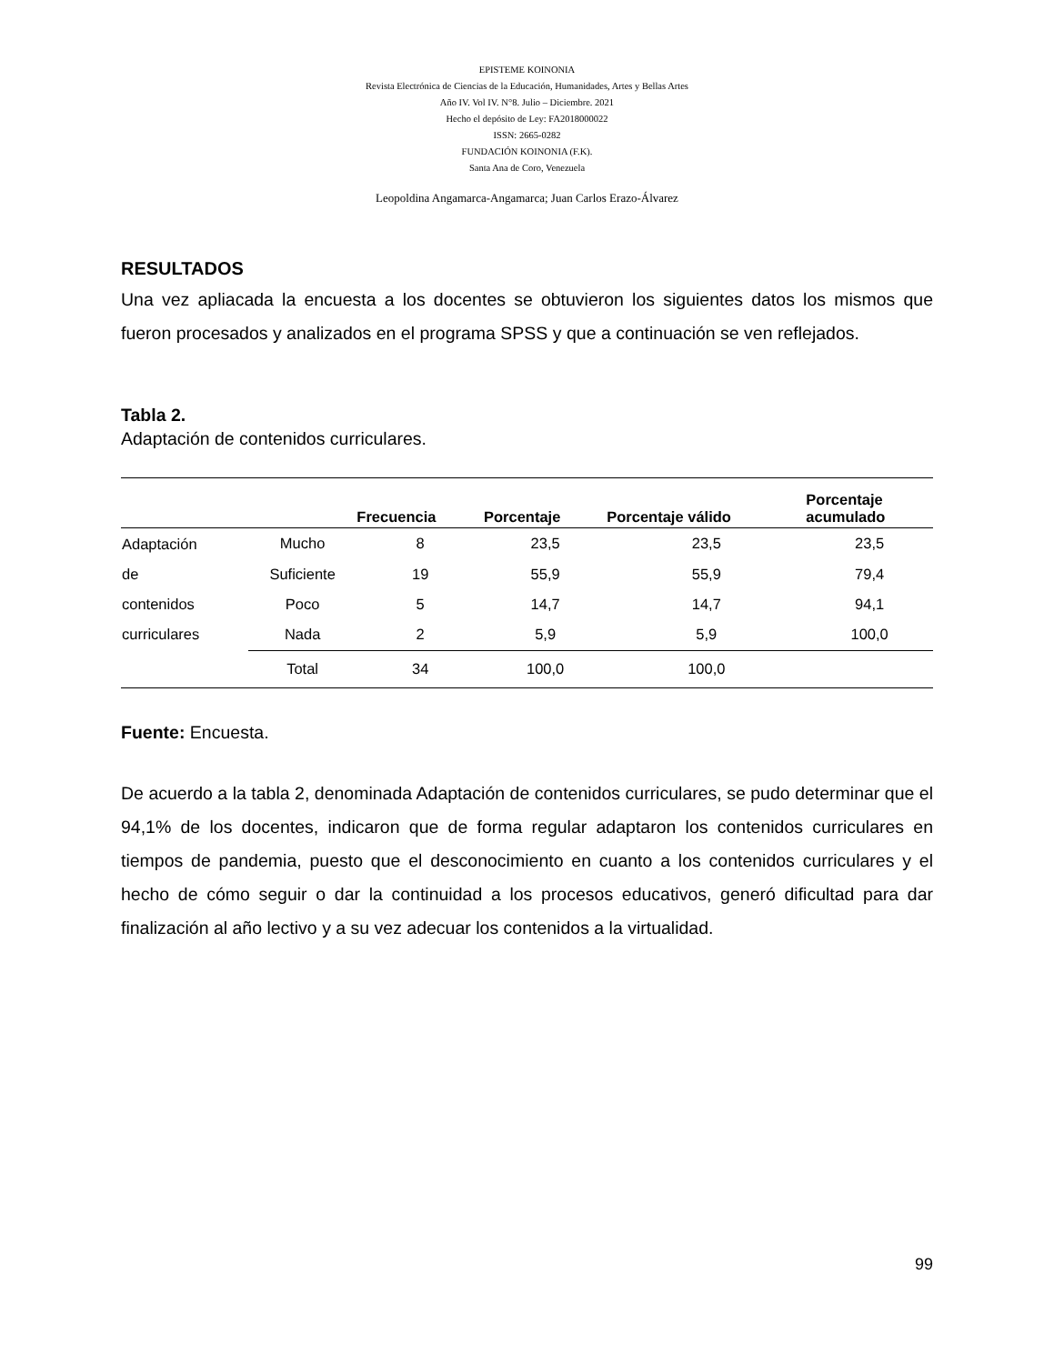EPISTEME KOINONIA
Revista Electrónica de Ciencias de la Educación, Humanidades, Artes y Bellas Artes
Año IV. Vol IV. N°8. Julio – Diciembre. 2021
Hecho el depósito de Ley: FA2018000022
ISSN: 2665-0282
FUNDACIÓN KOINONIA (F.K).
Santa Ana de Coro, Venezuela
Leopoldina Angamarca-Angamarca; Juan Carlos Erazo-Álvarez
RESULTADOS
Una vez apliacada la encuesta a los docentes se obtuvieron los siguientes datos los mismos que fueron procesados y analizados en el programa SPSS y que a continuación se ven reflejados.
Tabla 2.
Adaptación de contenidos curriculares.
| | | Frecuencia | Porcentaje | Porcentaje válido | Porcentaje acumulado |
| --- | --- | --- | --- | --- | --- |
| Adaptación de contenidos curriculares | Mucho | 8 | 23,5 | 23,5 | 23,5 |
| | Suficiente | 19 | 55,9 | 55,9 | 79,4 |
| | Poco | 5 | 14,7 | 14,7 | 94,1 |
| | Nada | 2 | 5,9 | 5,9 | 100,0 |
| | Total | 34 | 100,0 | 100,0 | |
Fuente: Encuesta.
De acuerdo a la tabla 2, denominada Adaptación de contenidos curriculares, se pudo determinar que el 94,1% de los docentes, indicaron que de forma regular adaptaron los contenidos curriculares en tiempos de pandemia, puesto que el desconocimiento en cuanto a los contenidos curriculares y el hecho de cómo seguir o dar la continuidad a los procesos educativos, generó dificultad para dar finalización al año lectivo y a su vez adecuar los contenidos a la virtualidad.
99